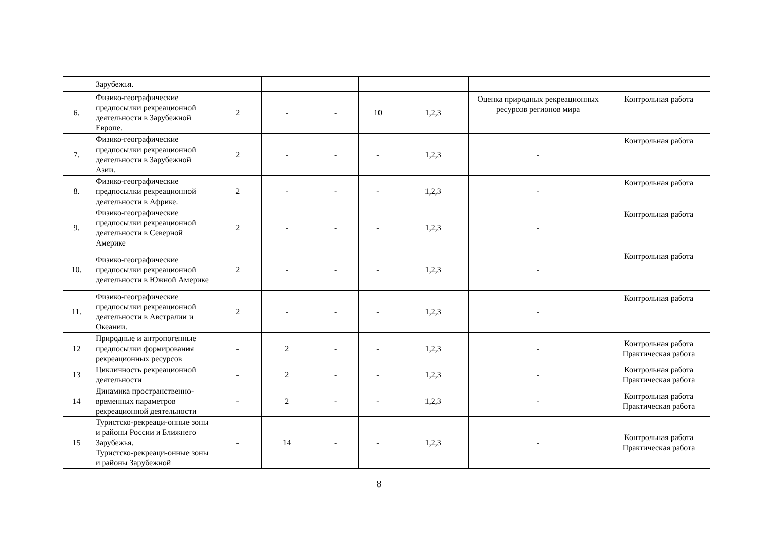| | Зарубежья. | | | | | | | |
| 6. | Физико-географические предпосылки рекреационной деятельности в Зарубежной Европе. | 2 | - | - | 10 | 1,2,3 | Оценка природных рекреационных ресурсов регионов мира | Контрольная работа |
| 7. | Физико-географические предпосылки рекреационной деятельности в Зарубежной Азии. | 2 | - | - | - | 1,2,3 | - | Контрольная работа |
| 8. | Физико-географические предпосылки рекреационной деятельности в Африке. | 2 | - | - | - | 1,2,3 | - | Контрольная работа |
| 9. | Физико-географические предпосылки рекреационной деятельности в Северной Америке | 2 | - | - | - | 1,2,3 | - | Контрольная работа |
| 10. | Физико-географические предпосылки рекреационной деятельности в Южной Америке | 2 | - | - | - | 1,2,3 | - | Контрольная работа |
| 11. | Физико-географические предпосылки рекреационной деятельности в Австралии и Океании. | 2 | - | - | - | 1,2,3 | - | Контрольная работа |
| 12 | Природные и антропогенные предпосылки формирования рекреационных ресурсов | - | 2 | - | - | 1,2,3 | - | Контрольная работа Практическая работа |
| 13 | Цикличность рекреационной деятельности | - | 2 | - | - | 1,2,3 | - | Контрольная работа Практическая работа |
| 14 | Динамика пространственно-временных параметров рекреационной деятельности | - | 2 | - | - | 1,2,3 | - | Контрольная работа Практическая работа |
| 15 | Туристско-рекреаци-онные зоны и районы России и Ближнего Зарубежья. Туристско-рекреаци-онные зоны и районы Зарубежной | - | 14 | - | - | 1,2,3 | - | Контрольная работа Практическая работа |
8